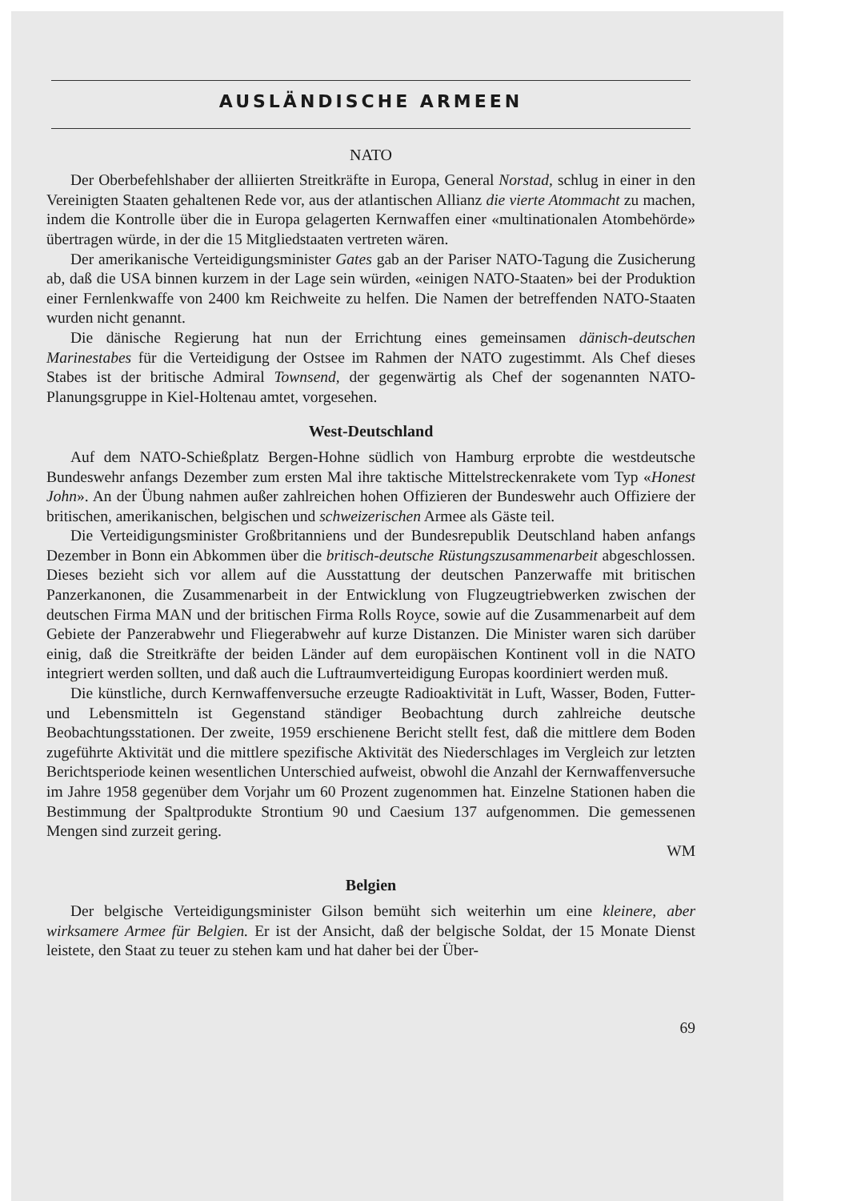AUSLÄNDISCHE ARMEEN
NATO
Der Oberbefehlshaber der alliierten Streitkräfte in Europa, General Norstad, schlug in einer in den Vereinigten Staaten gehaltenen Rede vor, aus der atlantischen Allianz die vierte Atommacht zu machen, indem die Kontrolle über die in Europa gelagerten Kernwaffen einer «multinationalen Atombehörde» übertragen würde, in der die 15 Mitgliedstaaten vertreten wären.
Der amerikanische Verteidigungsminister Gates gab an der Pariser NATO-Tagung die Zusicherung ab, daß die USA binnen kurzem in der Lage sein würden, «einigen NATO-Staaten» bei der Produktion einer Fernlenkwaffe von 2400 km Reichweite zu helfen. Die Namen der betreffenden NATO-Staaten wurden nicht genannt.
Die dänische Regierung hat nun der Errichtung eines gemeinsamen dänisch-deutschen Marinestabes für die Verteidigung der Ostsee im Rahmen der NATO zugestimmt. Als Chef dieses Stabes ist der britische Admiral Townsend, der gegenwärtig als Chef der sogenannten NATO-Planungsgruppe in Kiel-Holtenau amtet, vorgesehen.
West-Deutschland
Auf dem NATO-Schießplatz Bergen-Hohne südlich von Hamburg erprobte die westdeutsche Bundeswehr anfangs Dezember zum ersten Mal ihre taktische Mittelstreckenrakete vom Typ «Honest John». An der Übung nahmen außer zahlreichen hohen Offizieren der Bundeswehr auch Offiziere der britischen, amerikanischen, belgischen und schweizerischen Armee als Gäste teil.
Die Verteidigungsminister Großbritanniens und der Bundesrepublik Deutschland haben anfangs Dezember in Bonn ein Abkommen über die britisch-deutsche Rüstungszusammenarbeit abgeschlossen. Dieses bezieht sich vor allem auf die Ausstattung der deutschen Panzerwaffe mit britischen Panzerkanonen, die Zusammenarbeit in der Entwicklung von Flugzeugtriebwerken zwischen der deutschen Firma MAN und der britischen Firma Rolls Royce, sowie auf die Zusammenarbeit auf dem Gebiete der Panzerabwehr und Fliegerabwehr auf kurze Distanzen. Die Minister waren sich darüber einig, daß die Streitkräfte der beiden Länder auf dem europäischen Kontinent voll in die NATO integriert werden sollten, und daß auch die Luftraumverteidigung Europas koordiniert werden muß.
Die künstliche, durch Kernwaffenversuche erzeugte Radioaktivität in Luft, Wasser, Boden, Futter- und Lebensmitteln ist Gegenstand ständiger Beobachtung durch zahlreiche deutsche Beobachtungsstationen. Der zweite, 1959 erschienene Bericht stellt fest, daß die mittlere dem Boden zugeführte Aktivität und die mittlere spezifische Aktivität des Niederschlages im Vergleich zur letzten Berichtsperiode keinen wesentlichen Unterschied aufweist, obwohl die Anzahl der Kernwaffenversuche im Jahre 1958 gegenüber dem Vorjahr um 60 Prozent zugenommen hat. Einzelne Stationen haben die Bestimmung der Spaltprodukte Strontium 90 und Caesium 137 aufgenommen. Die gemessenen Mengen sind zurzeit gering.
WM
Belgien
Der belgische Verteidigungsminister Gilson bemüht sich weiterhin um eine kleinere, aber wirksamere Armee für Belgien. Er ist der Ansicht, daß der belgische Soldat, der 15 Monate Dienst leistete, den Staat zu teuer zu stehen kam und hat daher bei der Über-
69